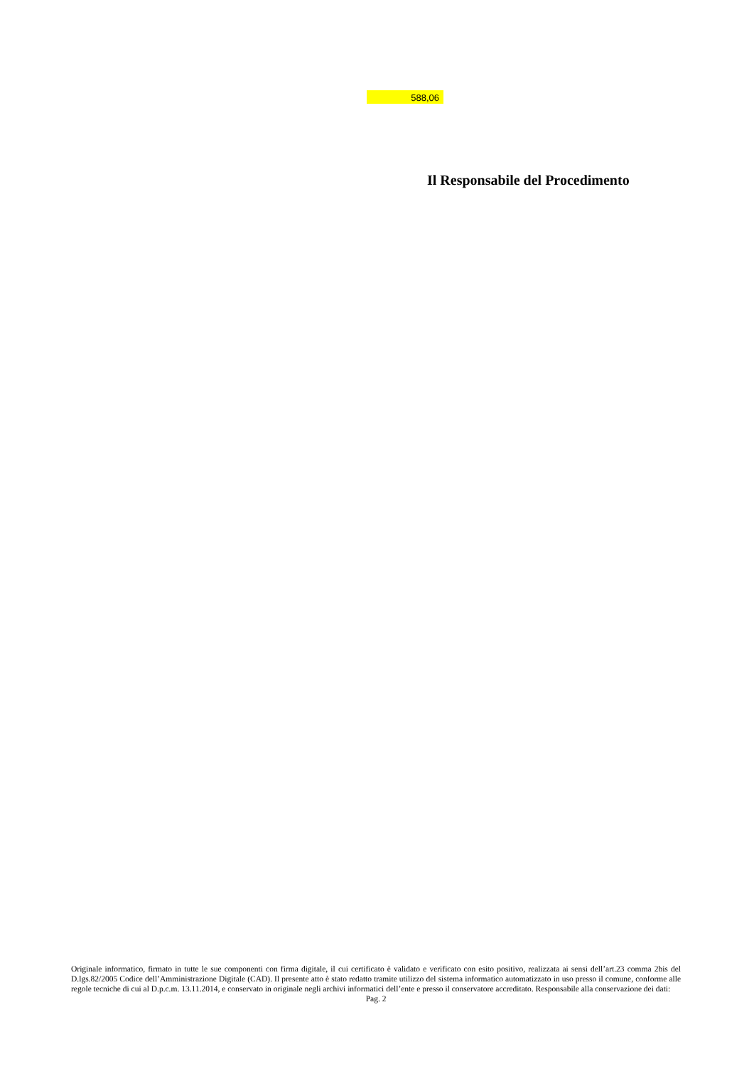588,06
Il Responsabile del Procedimento
Originale informatico, firmato in tutte le sue componenti con firma digitale, il cui certificato è validato e verificato con esito positivo, realizzata ai sensi dell’art.23 comma 2bis del D.lgs.82/2005 Codice dell’Amministrazione Digitale (CAD). Il presente atto è stato redatto tramite utilizzo del sistema informatico automatizzato in uso presso il comune, conforme alle regole tecniche di cui al D.p.c.m. 13.11.2014, e conservato in originale negli archivi informatici dell’ente e presso il conservatore accreditato. Responsabile alla conservazione dei dati:
Pag. 2